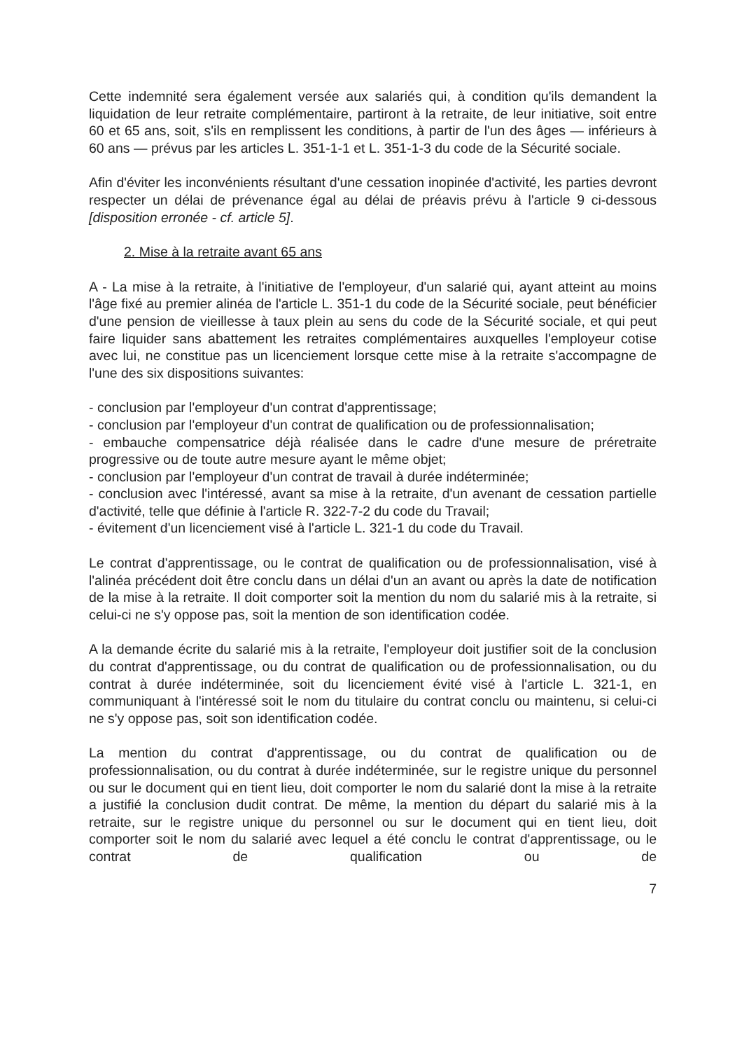Cette indemnité sera également versée aux salariés qui, à condition qu'ils demandent la liquidation de leur retraite complémentaire, partiront à la retraite, de leur initiative, soit entre 60 et 65 ans, soit, s'ils en remplissent les conditions, à partir de l'un des âges — inférieurs à 60 ans — prévus par les articles L. 351-1-1 et L. 351-1-3 du code de la Sécurité sociale.
Afin d'éviter les inconvénients résultant d'une cessation inopinée d'activité, les parties devront respecter un délai de prévenance égal au délai de préavis prévu à l'article 9 ci-dessous [disposition erronée - cf. article 5].
2. Mise à la retraite avant 65 ans
A - La mise à la retraite, à l'initiative de l'employeur, d'un salarié qui, ayant atteint au moins l'âge fixé au premier alinéa de l'article L. 351-1 du code de la Sécurité sociale, peut bénéficier d'une pension de vieillesse à taux plein au sens du code de la Sécurité sociale, et qui peut faire liquider sans abattement les retraites complémentaires auxquelles l'employeur cotise avec lui, ne constitue pas un licenciement lorsque cette mise à la retraite s'accompagne de l'une des six dispositions suivantes:
- conclusion par l'employeur d'un contrat d'apprentissage;
- conclusion par l'employeur d'un contrat de qualification ou de professionnalisation;
- embauche compensatrice déjà réalisée dans le cadre d'une mesure de préretraite progressive ou de toute autre mesure ayant le même objet;
- conclusion par l'employeur d'un contrat de travail à durée indéterminée;
- conclusion avec l'intéressé, avant sa mise à la retraite, d'un avenant de cessation partielle d'activité, telle que définie à l'article R. 322-7-2 du code du Travail;
- évitement d'un licenciement visé à l'article L. 321-1 du code du Travail.
Le contrat d'apprentissage, ou le contrat de qualification ou de professionnalisation, visé à l'alinéa précédent doit être conclu dans un délai d'un an avant ou après la date de notification de la mise à la retraite. Il doit comporter soit la mention du nom du salarié mis à la retraite, si celui-ci ne s'y oppose pas, soit la mention de son identification codée.
A la demande écrite du salarié mis à la retraite, l'employeur doit justifier soit de la conclusion du contrat d'apprentissage, ou du contrat de qualification ou de professionnalisation, ou du contrat à durée indéterminée, soit du licenciement évité visé à l'article L. 321-1, en communiquant à l'intéressé soit le nom du titulaire du contrat conclu ou maintenu, si celui-ci ne s'y oppose pas, soit son identification codée.
La mention du contrat d'apprentissage, ou du contrat de qualification ou de professionnalisation, ou du contrat à durée indéterminée, sur le registre unique du personnel ou sur le document qui en tient lieu, doit comporter le nom du salarié dont la mise à la retraite a justifié la conclusion dudit contrat. De même, la mention du départ du salarié mis à la retraite, sur le registre unique du personnel ou sur le document qui en tient lieu, doit comporter soit le nom du salarié avec lequel a été conclu le contrat d'apprentissage, ou le contrat de qualification ou de
7